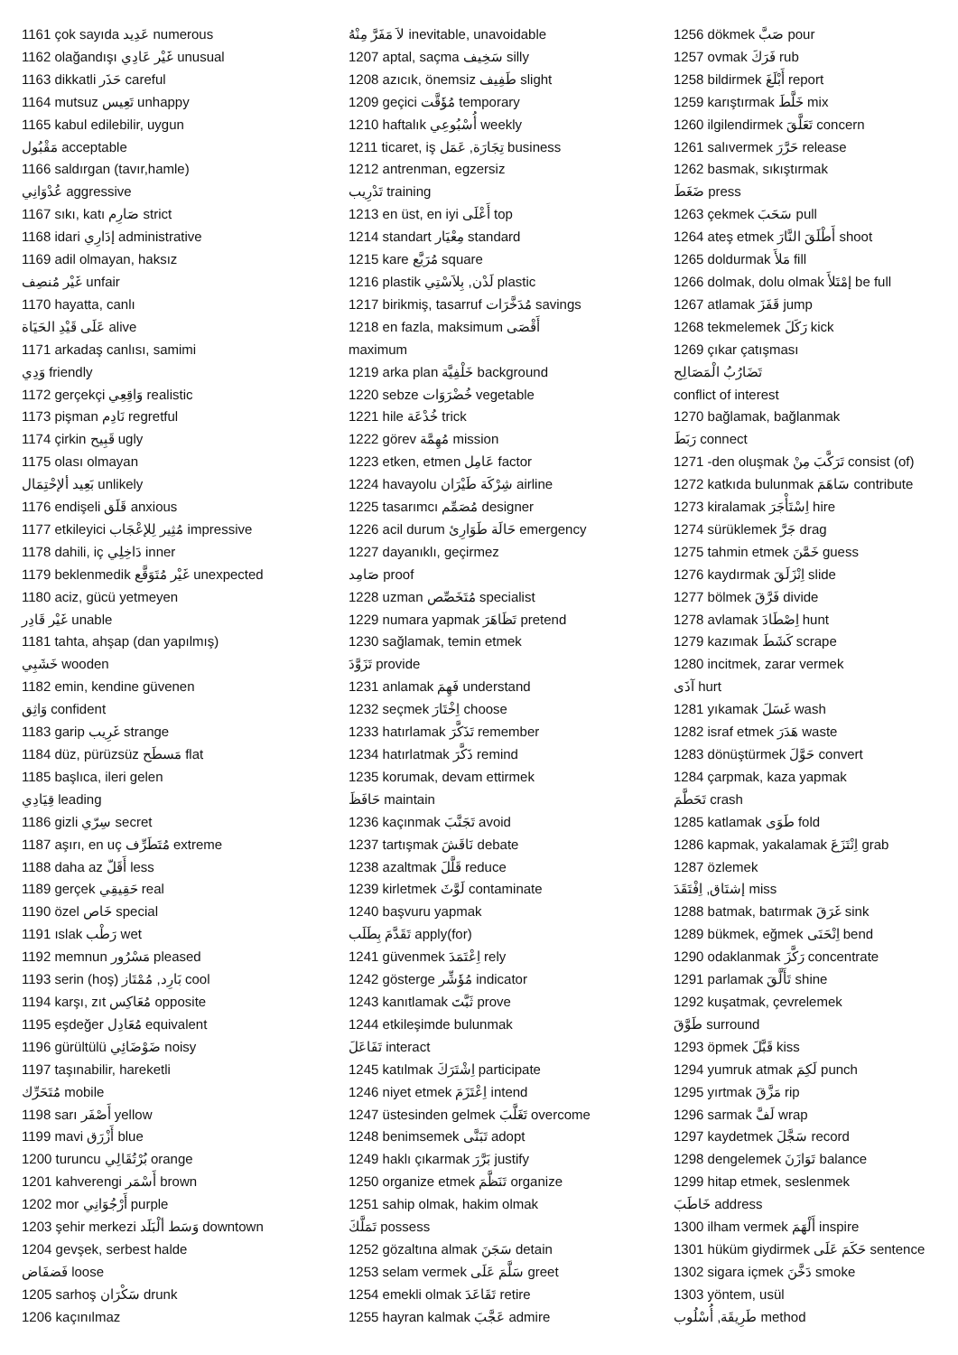1161 çok sayıda عَدِيد numerous
1162 olağandışı غَيْر عَادِي unusual
1163 dikkatli حَذَر careful
1164 mutsuz تَعِيس unhappy
1165 kabul edilebilir, uygun
مَقْبُول acceptable
1166 saldırgan (tavır,hamle)
عُدْوَانِي aggressive
1167 sıkı, katı صَارِم strict
1168 idari إدَارِي administrative
1169 adil olmayan, haksız
غَيْر مُنصِف unfair
1170 hayatta, canlı
عَلَى قَيْدِ الحَيَاة alive
1171 arkadaş canlısı, samimi
وَدِي friendly
1172 gerçekçi وَاقِعِي realistic
1173 pişman نَادِم regretful
1174 çirkin قَبِيح ugly
1175 olası olmayan
بَعِيد ألإحْتِمَال unlikely
1176 endişeli قَلَق anxious
1177 etkileyici مُثِير لِلإعْجَاب impressive
1178 dahili, iç دَاخِلِي inner
1179 beklenmedik غَيْر مُتَوَقَّع unexpected
1180 aciz, gücü yetmeyen
غَيْر قَادِر unable
1181 tahta, ahşap (dan yapılmış)
خَشَبِي wooden
1182 emin, kendine güvenen
وَاثِق confident
1183 garip غَرِيب strange
1184 düz, pürüzsüz مَسطَح flat
1185 başlıca, ileri gelen
قِيَادِي leading
1186 gizli سِرّي secret
1187 aşırı, en uç مُتَطَرِّف extreme
1188 daha az أَقَلّ less
1189 gerçek حَقِيقِي real
1190 özel خَاص special
1191 ıslak رَطْب wet
1192 memnun مَسْرُور pleased
1193 serin (hoş) بَارِد, مُمْتَاز cool
1194 karşı, zıt مُعَاكِس opposite
1195 eşdeğer مُعَادِل equivalent
1196 gürültülü ضَوْضَائِي noisy
1197 taşınabilir, hareketli
مُتَحَرِّك mobile
1198 sarı أَصْفَر yellow
1199 mavi أَزْرَق blue
1200 turuncu بُرْتُقَالِي orange
1201 kahverengi أَسْمَر brown
1202 mor أَرْجُوَانِي purple
1203 şehir merkezi وَسَط ألْبَلَد downtown
1204 gevşek, serbest halde
فَضفَاض loose
1205 sarhoş سَكْرَان drunk
1206 kaçınılmaz
لاَ مَفَرَّ مِنْهُ inevitable, unavoidable
1207 aptal, saçma سَخِيف silly
1208 azıcık, önemsiz طَفِيف slight
1209 geçici مُؤَقَّت temporary
1210 haftalık أُسْبُوعِي weekly
1211 ticaret, iş تِجَارَة, عَمَل business
1212 antrenman, egzersiz
تَدْرِيب training
1213 en üst, en iyi أَعْلَى top
1214 standart مِعْيَار standard
1215 kare مُرَبَّع square
1216 plastik لَدْن, بِلاَسْتِي plastic
1217 birikmiş, tasarruf مُدَخَّرَات savings
1218 en fazla, maksimum أَقْصَى
maximum
1219 arka plan خَلْفِيَّة background
1220 sebze خُضْرَوَات vegetable
1221 hile خُدْعَة trick
1222 görev مُهِمَّة mission
1223 etken, etmen عَامِل factor
1224 havayolu شِرْكَة طَيْرَان airline
1225 tasarımcı مُصَمِّم designer
1226 acil durum حَالَة طَوَارِئ emergency
1227 dayanıklı, geçirmez
صَامِد proof
1228 uzman مُتَخَصِّص specialist
1229 numara yapmak تَظَاهَرَ pretend
1230 sağlamak, temin etmek
تَزَوَّدَ provide
1231 anlamak فَهِمَ understand
1232 seçmek اِخْتَارَ choose
1233 hatırlamak تَذَكَّرَ remember
1234 hatırlatmak ذَكَّرَ remind
1235 korumak, devam ettirmek
حَافَظَ maintain
1236 kaçınmak تَجَنَّبَ avoid
1237 tartışmak نَاقَشَ debate
1238 azaltmak قَلَّلَ reduce
1239 kirletmek لَوَّثَ contaminate
1240 başvuru yapmak
تَقَدَّمَ بِطَلَب apply(for)
1241 güvenmek اِعْتَمَدَ rely
1242 gösterge مُؤَشِّر indicator
1243 kanıtlamak ثَبَّتَ prove
1244 etkileşimde bulunmak
تَفَاعَلَ interact
1245 katılmak اِشْتَرَكَ participate
1246 niyet etmek اِعْتَزَمَ intend
1247 üstesinden gelmek تَغَلَّبَ overcome
1248 benimsemek تَبَنَّى adopt
1249 haklı çıkarmak بَرَّرَ justify
1250 organize etmek تَنَظَّمَ organize
1251 sahip olmak, hakim olmak
تَمَلَّكَ possess
1252 gözaltına almak سَجَنَ detain
1253 selam vermek سَلَّمَ عَلَى greet
1254 emekli olmak تَقَاعَدَ retire
1255 hayran kalmak عَجَّبَ admire
1256 dökmek صَبَّ pour
1257 ovmak فَرَكَ rub
1258 bildirmek أَبْلَغَ report
1259 karıştırmak خَلَّطَ mix
1260 ilgilendirmek تَعَلَّقَ concern
1261 salıvermek حَرَّرَ release
1262 basmak, sıkıştırmak
ضَغَطَ press
1263 çekmek سَحَبَ pull
1264 ateş etmek أَطْلَقَ النَّارَ shoot
1265 doldurmak مَلأَ fill
1266 dolmak, dolu olmak إمْتَلأَ be full
1267 atlamak قَفَزَ jump
1268 tekmelemek رَكَلَ kick
1269 çıkar çatışması
تَضَارُبُ الْمَصَالِح
conflict of interest
1270 bağlamak, bağlanmak
رَبَطَ connect
1271 -den oluşmak تَرَكَّبَ مِنْ consist (of)
1272 katkıda bulunmak سَاهَمَ contribute
1273 kiralamak اِسْتَأْجَرَ hire
1274 sürüklemek جَرَّ drag
1275 tahmin etmek خَمَّنَ guess
1276 kaydırmak اِنْزَلَقَ slide
1277 bölmek فَرَّقَ divide
1278 avlamak اِصْطَادَ hunt
1279 kazımak كَشَطَ scrape
1280 incitmek, zarar vermek
آذَى hurt
1281 yıkamak غَسَلَ wash
1282 israf etmek هَدَرَ waste
1283 dönüştürmek حَوَّلَ convert
1284 çarpmak, kaza yapmak
تَحَطَّمَ crash
1285 katlamak طَوَى fold
1286 kapmak, yakalamak اِنْتَزَعَ grab
1287 özlemek
إشتَاق, اِفْتَقَدَ miss
1288 batmak, batırmak غَرَقَ sink
1289 bükmek, eğmek اِنْحَنَى bend
1290 odaklanmak رَكَّزَ concentrate
1291 parlamak تَأَلَّقَ shine
1292 kuşatmak, çevrelemek
طَوَّقَ surround
1293 öpmek قَبَّلَ kiss
1294 yumruk atmak لَكِمَ punch
1295 yırtmak مَزَّقَ rip
1296 sarmak لَفَّ wrap
1297 kaydetmek سَجَّلَ record
1298 dengelemek تَوَازَنَ balance
1299 hitap etmek, seslenmek
خَاطَبَ address
1300 ilham vermek أَلْهَمَ inspire
1301 hüküm giydirmek حَكَمَ عَلَى sentence
1302 sigara içmek دَخَّنَ smoke
1303 yöntem, usül
طَرِيقَة, أُسْلُوب method